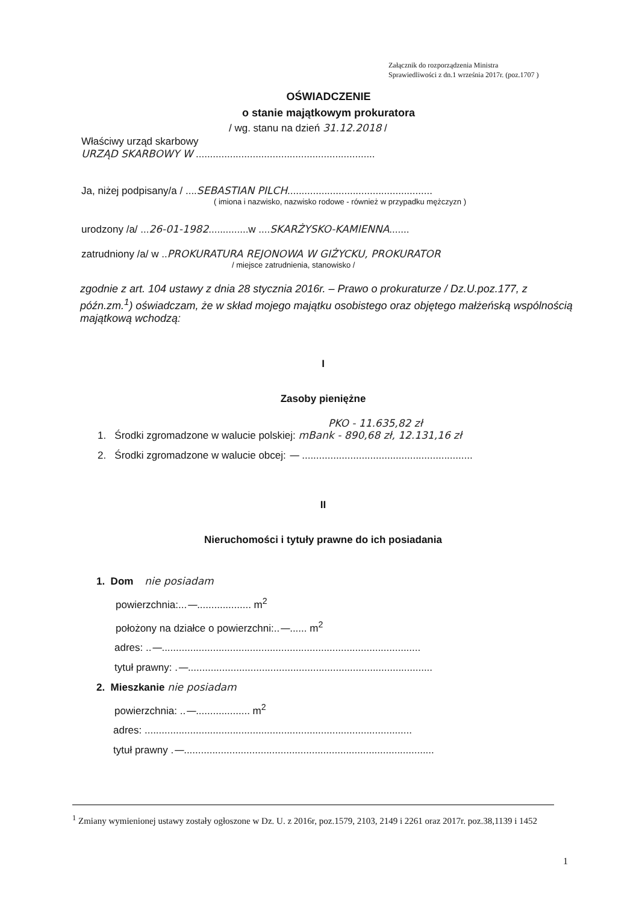Załącznik do rozporządzenia Ministra
Sprawiedliwości z dn.1 września 2017r. (poz.1707 )
OŚWIADCZENIE
o stanie majątkowym prokuratora
/ wg. stanu na dzień 31.12.2018 /
Właściwy urząd skarbowy
URZĄD SKARBOWY W ...............................................................
Ja, niżej podpisany/a / ....SEBASTIAN PILCH...................................................
( imiona i nazwisko, nazwisko rodowe - również w przypadku mężczyzn )
urodzony /a/ ...26-01-1982..............w ....SKARŻYSKO-KAMIENNA.......
zatrudniony /a/ w ..PROKURATURA REJONOWA W GIŻYCKU, PROKURATOR
/ miejsce zatrudnienia, stanowisko /
zgodnie z art. 104 ustawy z dnia 28 stycznia 2016r. – Prawo o prokuraturze / Dz.U.poz.177, z późn.zm.<sup>1</sup>) oświadczam, że w skład mojego majątku osobistego oraz objętego małżeńską wspólnością majątkową wchodzą:
I
Zasoby pieniężne
PKO - 11.635,82 zł
1. Środki zgromadzone w walucie polskiej: mBank - 890,68 zł, 12.131,16 zł
2. Środki zgromadzone w walucie obcej: — ............................................................
II
Nieruchomości i tytuły prawne do ich posiadania
1. Dom nie posiadam
powierzchnia:...—................... m<sup>2</sup>
położony na działce o powierzchni:..—...... m<sup>2</sup>
adres: ..—...........................................................................................
tytuł prawny: .—......................................................................................
2. Mieszkanie nie posiadam
powierzchnia: ..—................... m<sup>2</sup>
adres: ..............................................................................................
tytuł prawny .—........................................................................................
<sup>1</sup> Zmiany wymienionej ustawy zostały ogłoszone w Dz. U. z 2016r, poz.1579, 2103, 2149 i 2261 oraz 2017r. poz.38,1139 i 1452
1